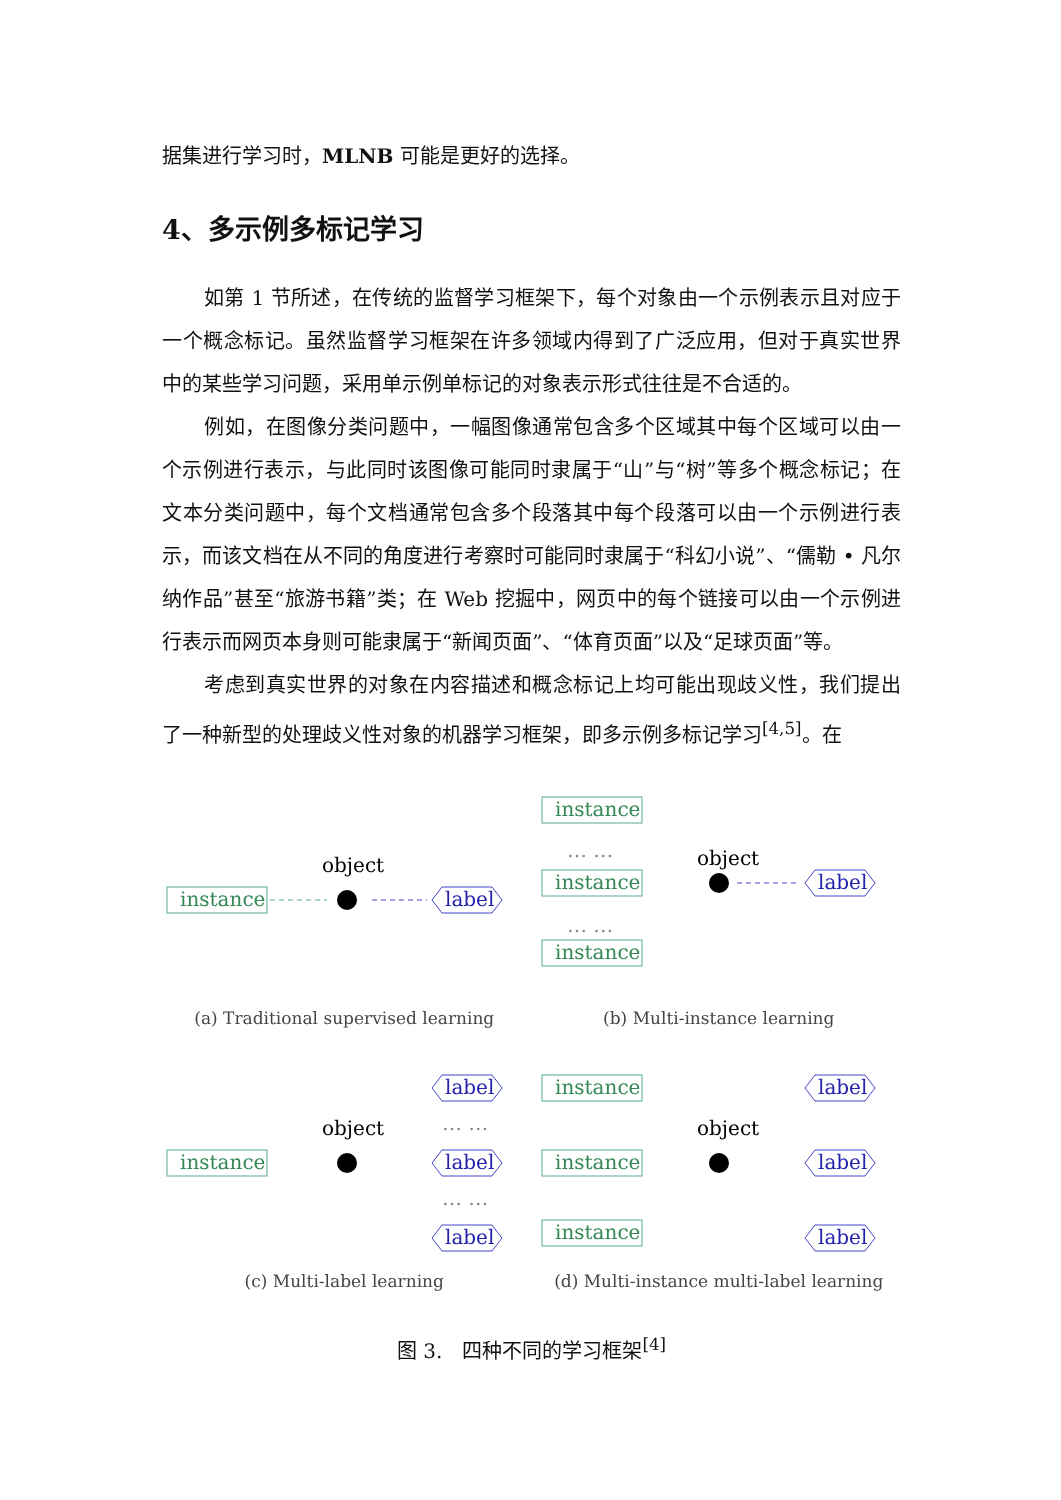据集进行学习时，MLNB 可能是更好的选择。
4、多示例多标记学习
如第 1 节所述，在传统的监督学习框架下，每个对象由一个示例表示且对应于一个概念标记。虽然监督学习框架在许多领域内得到了广泛应用，但对于真实世界中的某些学习问题，采用单示例单标记的对象表示形式往往是不合适的。
例如，在图像分类问题中，一幅图像通常包含多个区域其中每个区域可以由一个示例进行表示，与此同时该图像可能同时隶属于“山”与“树”等多个概念标记；在文本分类问题中，每个文档通常包含多个段落其中每个段落可以由一个示例进行表示，而该文档在从不同的角度进行考察时可能同时隶属于“科幻小说”、“儒勒 • 凡尔纳作品”甚至“旅游书籍”类；在 Web 挖掘中，网页中的每个链接可以由一个示例进行表示而网页本身则可能隶属于“新闻页面”、“体育页面”以及“足球页面”等。
考虑到真实世界的对象在内容描述和概念标记上均可能出现歧义性，我们提出了一种新型的处理歧义性对象的机器学习框架，即多示例多标记学习<sup>[4,5]</sup>。在
instance
object
label
(a) Traditional supervised learning
instance
… …
instance
… …
instance
object
label
(b) Multi-instance learning
instance
object
label
… …
label
… …
label
(c) Multi-label learning
instance
instance
instance
object
label
label
label
(d) Multi-instance multi-label learning
图 3.　四种不同的学习框架<sup>[4]</sup>